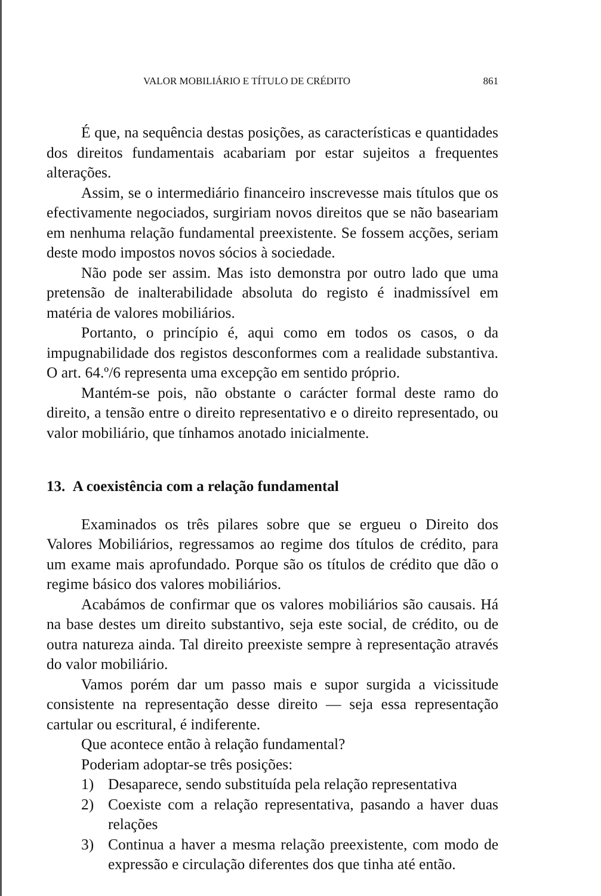VALOR MOBILIÁRIO E TÍTULO DE CRÉDITO 861
É que, na sequência destas posições, as características e quantidades dos direitos fundamentais acabariam por estar sujeitos a frequentes alterações.
Assim, se o intermediário financeiro inscrevesse mais títulos que os efectivamente negociados, surgiriam novos direitos que se não baseariam em nenhuma relação fundamental preexistente. Se fossem acções, seriam deste modo impostos novos sócios à sociedade.
Não pode ser assim. Mas isto demonstra por outro lado que uma pretensão de inalterabilidade absoluta do registo é inadmissível em matéria de valores mobiliários.
Portanto, o princípio é, aqui como em todos os casos, o da impugnabilidade dos registos desconformes com a realidade substantiva. O art. 64.º/6 representa uma excepção em sentido próprio.
Mantém-se pois, não obstante o carácter formal deste ramo do direito, a tensão entre o direito representativo e o direito representado, ou valor mobiliário, que tínhamos anotado inicialmente.
13. A coexistência com a relação fundamental
Examinados os três pilares sobre que se ergueu o Direito dos Valores Mobiliários, regressamos ao regime dos títulos de crédito, para um exame mais aprofundado. Porque são os títulos de crédito que dão o regime básico dos valores mobiliários.
Acabámos de confirmar que os valores mobiliários são causais. Há na base destes um direito substantivo, seja este social, de crédito, ou de outra natureza ainda. Tal direito preexiste sempre à representação através do valor mobiliário.
Vamos porém dar um passo mais e supor surgida a vicissitude consistente na representação desse direito — seja essa representação cartular ou escritural, é indiferente.
Que acontece então à relação fundamental?
Poderiam adoptar-se três posições:
1) Desaparece, sendo substituída pela relação representativa
2) Coexiste com a relação representativa, pasando a haver duas relações
3) Continua a haver a mesma relação preexistente, com modo de expressão e circulação diferentes dos que tinha até então.